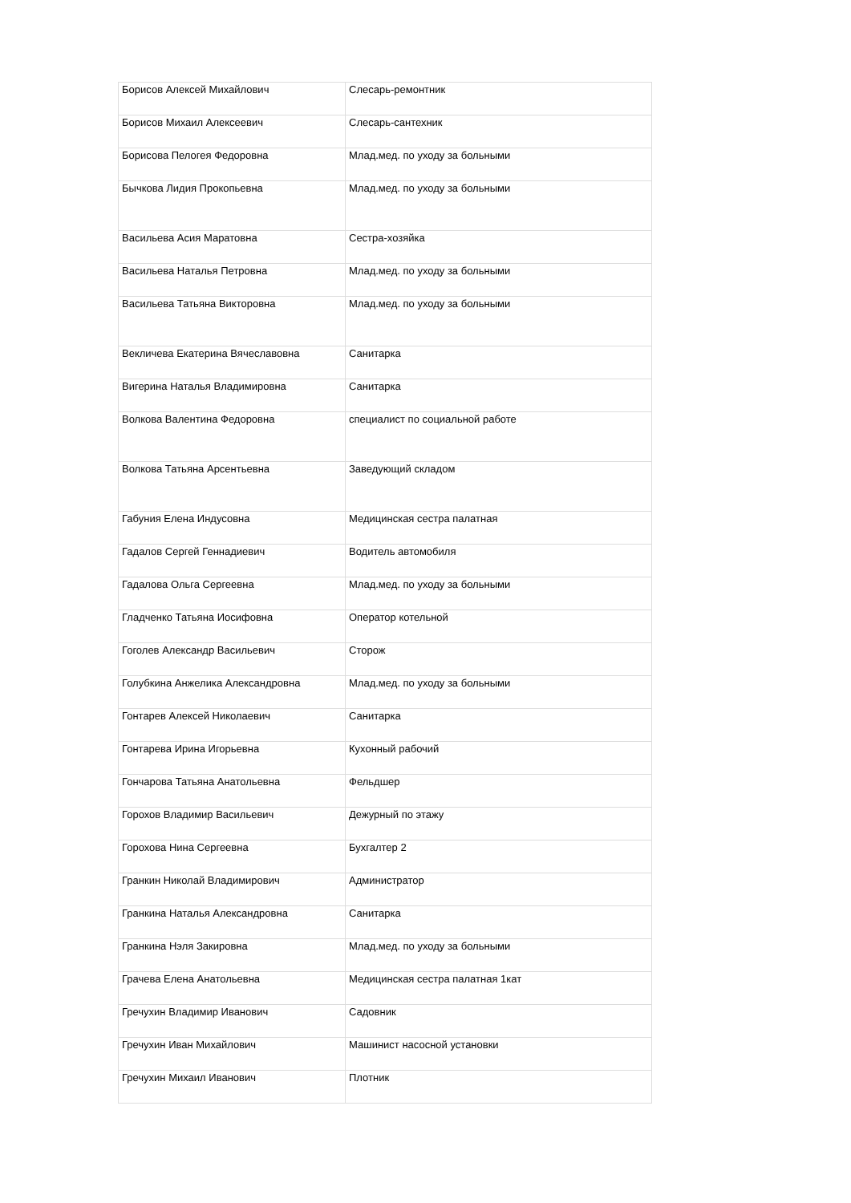| Борисов Алексей Михайлович | Слесарь-ремонтник |
| Борисов Михаил Алексеевич | Слесарь-сантехник |
| Борисова Пелогея Федоровна | Млад.мед. по уходу за больными |
| Бычкова Лидия Прокопьевна | Млад.мед. по уходу за больными |
| Васильева Асия Маратовна | Сестра-хозяйка |
| Васильева Наталья Петровна | Млад.мед. по уходу за больными |
| Васильева Татьяна Викторовна | Млад.мед. по уходу за больными |
| Векличева Екатерина Вячеславовна | Санитарка |
| Вигерина Наталья Владимировна | Санитарка |
| Волкова Валентина Федоровна | специалист по социальной работе |
| Волкова Татьяна Арсентьевна | Заведующий складом |
| Габуния Елена Индусовна | Медицинская сестра палатная |
| Гадалов Сергей Геннадиевич | Водитель автомобиля |
| Гадалова Ольга Сергеевна | Млад.мед. по уходу за больными |
| Гладченко Татьяна Иосифовна | Оператор котельной |
| Гоголев Александр Васильевич | Сторож |
| Голубкина Анжелика Александровна | Млад.мед. по уходу за больными |
| Гонтарев Алексей Николаевич | Санитарка |
| Гонтарева Ирина Игорьевна | Кухонный рабочий |
| Гончарова Татьяна Анатольевна | Фельдшер |
| Горохов Владимир Васильевич | Дежурный по этажу |
| Горохова Нина Сергеевна | Бухгалтер 2 |
| Гранкин Николай Владимирович | Администратор |
| Гранкина Наталья Александровна | Санитарка |
| Гранкина Нэля Закировна | Млад.мед. по уходу за больными |
| Грачева Елена Анатольевна | Медицинская сестра палатная 1кат |
| Гречухин Владимир Иванович | Садовник |
| Гречухин Иван Михайлович | Машинист насосной установки |
| Гречухин Михаил Иванович | Плотник |